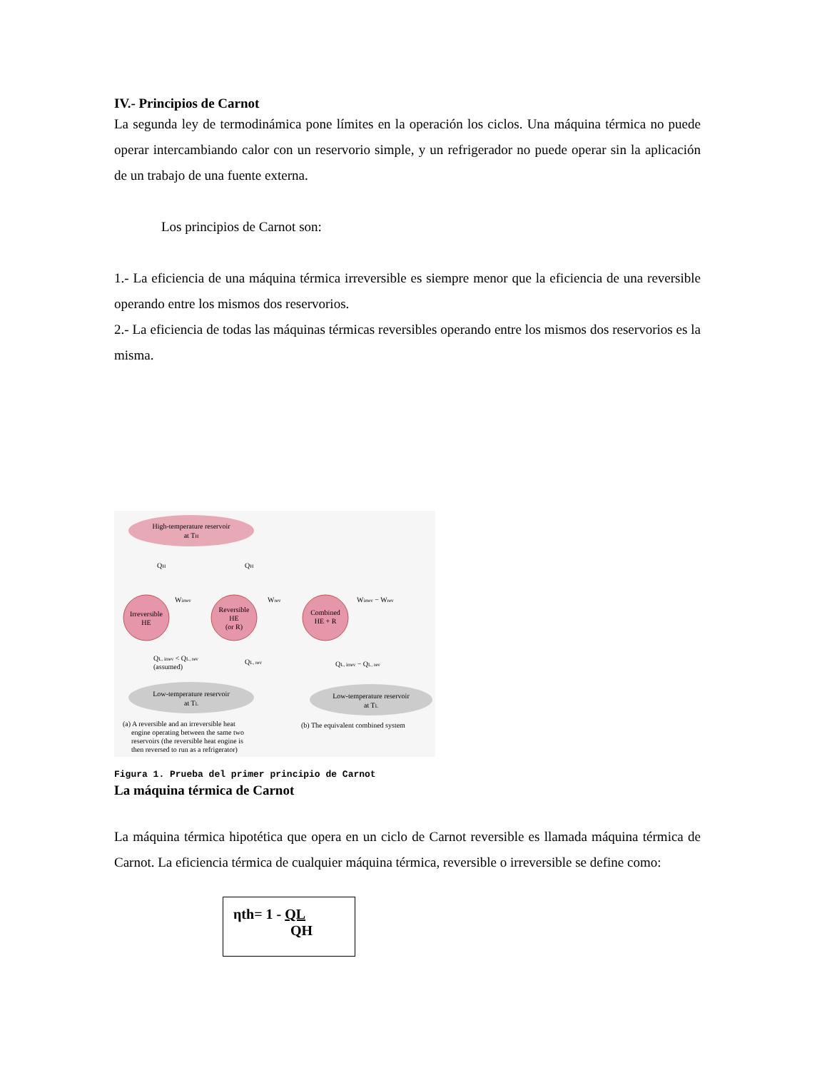IV.- Principios de Carnot
La segunda ley de termodinámica pone límites en la operación los ciclos. Una máquina térmica no puede operar intercambiando calor con un reservorio simple, y un refrigerador no puede operar sin la aplicación de un trabajo de una fuente externa.
Los principios de Carnot son:
1.- La eficiencia de una máquina térmica irreversible es siempre menor que la eficiencia de una reversible operando entre los mismos dos reservorios.
2.- La eficiencia de todas las máquinas térmicas reversibles operando entre los mismos dos reservorios es la misma.
High-temperature reservoir
at TH
Irreversible
HE
Reversible
HE
(or R)
Combined
HE + R
QH
QH
Wirrev
Wrev
Wirrev − Wrev
QL, irrev < QL, rev
(assumed)
QL, rev
QL, irrev − QL, rev
Low-temperature reservoir
at TL
Low-temperature reservoir
at TL
(a) A reversible and an irreversible heat
engine operating between the same two
reservoirs (the reversible heat engine is
then reversed to run as a refrigerator)
(b) The equivalent combined system
Figura 1. Prueba del primer principio de Carnot
La máquina térmica de Carnot
La máquina térmica hipotética que opera en un ciclo de Carnot reversible es llamada máquina térmica de Carnot. La eficiencia térmica de cualquier máquina térmica, reversible o irreversible se define como:
ηth= 1 - QL
QH